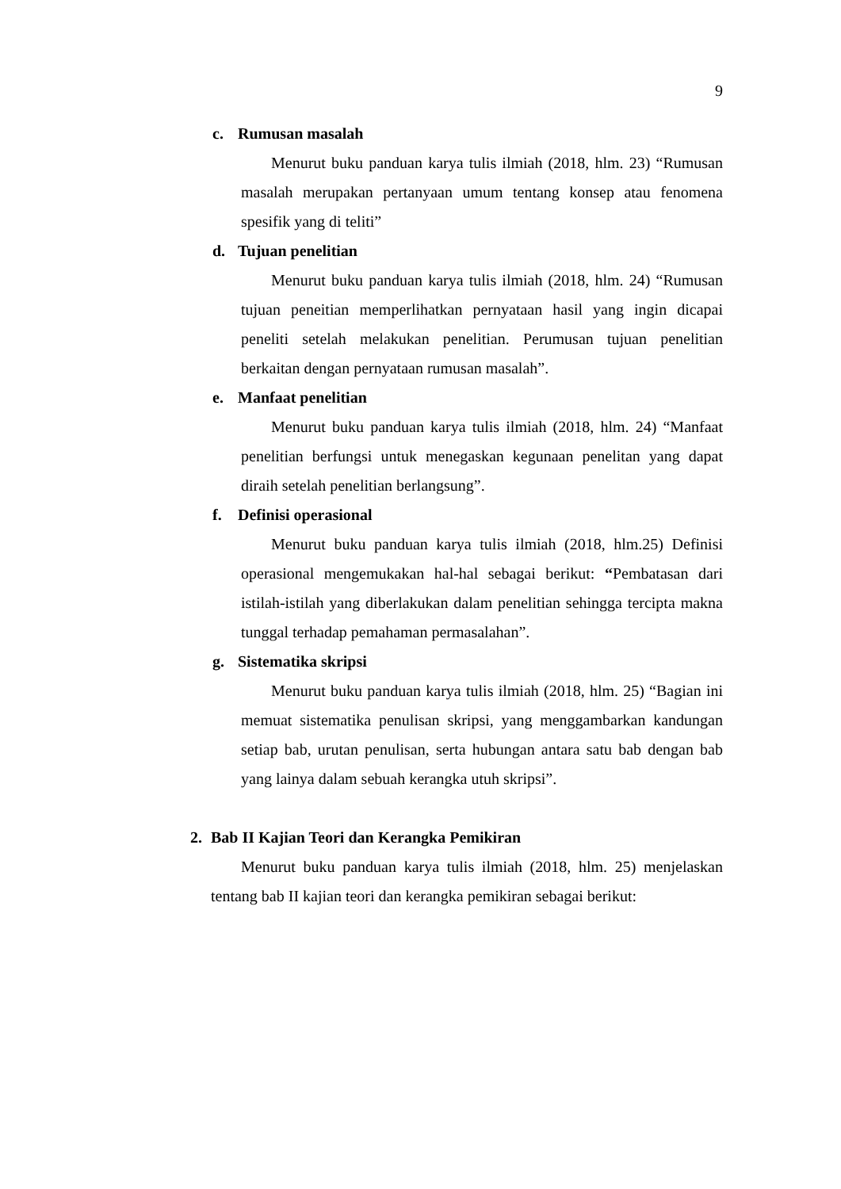9
c. Rumusan masalah
Menurut buku panduan karya tulis ilmiah (2018, hlm. 23) “Rumusan masalah merupakan pertanyaan umum tentang konsep atau fenomena spesifik yang di teliti”
d. Tujuan penelitian
Menurut buku panduan karya tulis ilmiah (2018, hlm. 24) “Rumusan tujuan peneitian memperlihatkan pernyataan hasil yang ingin dicapai peneliti setelah melakukan penelitian. Perumusan tujuan penelitian berkaitan dengan pernyataan rumusan masalah”.
e. Manfaat penelitian
Menurut buku panduan karya tulis ilmiah (2018, hlm. 24) “Manfaat penelitian berfungsi untuk menegaskan kegunaan penelitan yang dapat diraih setelah penelitian berlangsung”.
f. Definisi operasional
Menurut buku panduan karya tulis ilmiah (2018, hlm.25) Definisi operasional mengemukakan hal-hal sebagai berikut: “Pembatasan dari istilah-istilah yang diberlakukan dalam penelitian sehingga tercipta makna tunggal terhadap pemahaman permasalahan”.
g. Sistematika skripsi
Menurut buku panduan karya tulis ilmiah (2018, hlm. 25) “Bagian ini memuat sistematika penulisan skripsi, yang menggambarkan kandungan setiap bab, urutan penulisan, serta hubungan antara satu bab dengan bab yang lainya dalam sebuah kerangka utuh skripsi”.
2. Bab II Kajian Teori dan Kerangka Pemikiran
Menurut buku panduan karya tulis ilmiah (2018, hlm. 25) menjelaskan tentang bab II kajian teori dan kerangka pemikiran sebagai berikut: